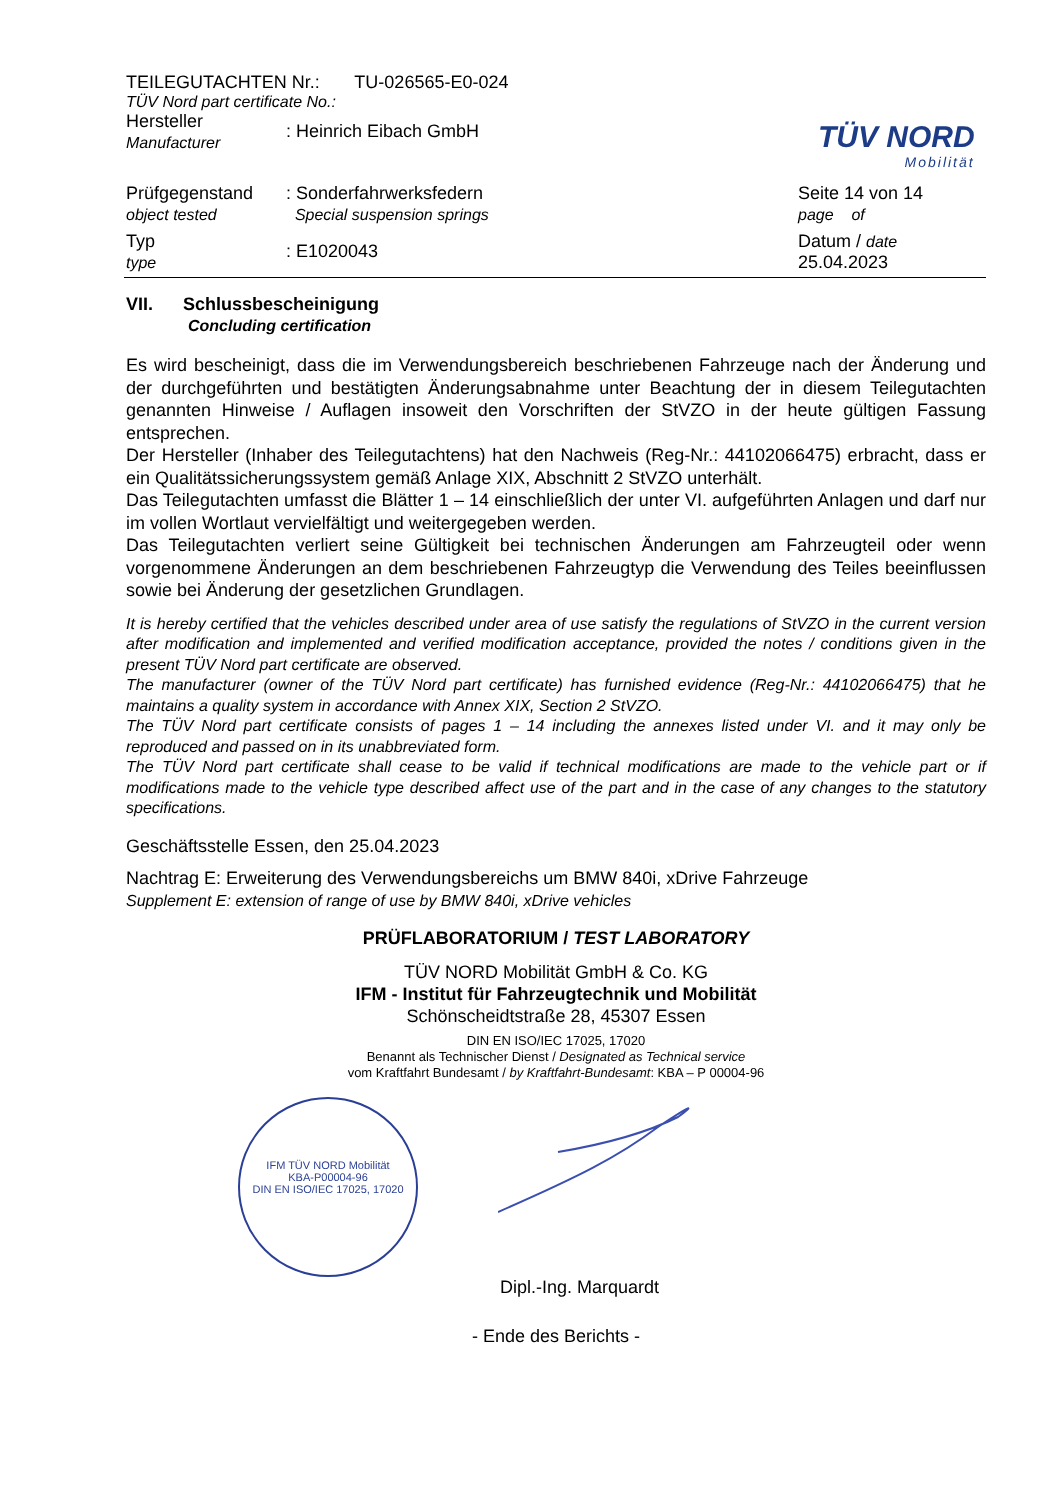TEILEGUTACHTEN Nr.: TU-026565-E0-024
TÜV Nord part certificate No.:
TÜV NORD
Mobilität
| Hersteller Manufacturer | : Heinrich Eibach GmbH | |
| Prüfgegenstand object tested | : Sonderfahrwerksfedern Special suspension springs | Seite 14 von 14 page of |
| Typ type | : E1020043 | Datum / date 25.04.2023 |
VII. Schlussbescheinigung
Concluding certification
Es wird bescheinigt, dass die im Verwendungsbereich beschriebenen Fahrzeuge nach der Änderung und der durchgeführten und bestätigten Änderungsabnahme unter Beachtung der in diesem Teilegutachten genannten Hinweise / Auflagen insoweit den Vorschriften der StVZO in der heute gültigen Fassung entsprechen.
Der Hersteller (Inhaber des Teilegutachtens) hat den Nachweis (Reg-Nr.: 44102066475) erbracht, dass er ein Qualitätssicherungssystem gemäß Anlage XIX, Abschnitt 2 StVZO unterhält.
Das Teilegutachten umfasst die Blätter 1 – 14 einschließlich der unter VI. aufgeführten Anlagen und darf nur im vollen Wortlaut vervielfältigt und weitergegeben werden.
Das Teilegutachten verliert seine Gültigkeit bei technischen Änderungen am Fahrzeugteil oder wenn vorgenommene Änderungen an dem beschriebenen Fahrzeugtyp die Verwendung des Teiles beeinflussen sowie bei Änderung der gesetzlichen Grundlagen.
It is hereby certified that the vehicles described under area of use satisfy the regulations of StVZO in the current version after modification and implemented and verified modification acceptance, provided the notes / conditions given in the present TÜV Nord part certificate are observed.
The manufacturer (owner of the TÜV Nord part certificate) has furnished evidence (Reg-Nr.: 44102066475) that he maintains a quality system in accordance with Annex XIX, Section 2 StVZO.
The TÜV Nord part certificate consists of pages 1 – 14 including the annexes listed under VI. and it may only be reproduced and passed on in its unabbreviated form.
The TÜV Nord part certificate shall cease to be valid if technical modifications are made to the vehicle part or if modifications made to the vehicle type described affect use of the part and in the case of any changes to the statutory specifications.
Geschäftsstelle Essen, den 25.04.2023
Nachtrag E: Erweiterung des Verwendungsbereichs um BMW 840i, xDrive Fahrzeuge
Supplement E: extension of range of use by BMW 840i, xDrive vehicles
PRÜFLABORATORIUM / TEST LABORATORY
TÜV NORD Mobilität GmbH & Co. KG
IFM - Institut für Fahrzeugtechnik und Mobilität
Schönscheidtstraße 28, 45307 Essen
DIN EN ISO/IEC 17025, 17020
Benannt als Technischer Dienst / Designated as Technical service
vom Kraftfahrt Bundesamt / by Kraftfahrt-Bundesamt: KBA – P 00004-96
IFM TÜV NORD Mobilität
KBA-P00004-96
DIN EN ISO/IEC 17025, 17020
Dipl.-Ing. Marquardt
- Ende des Berichts -